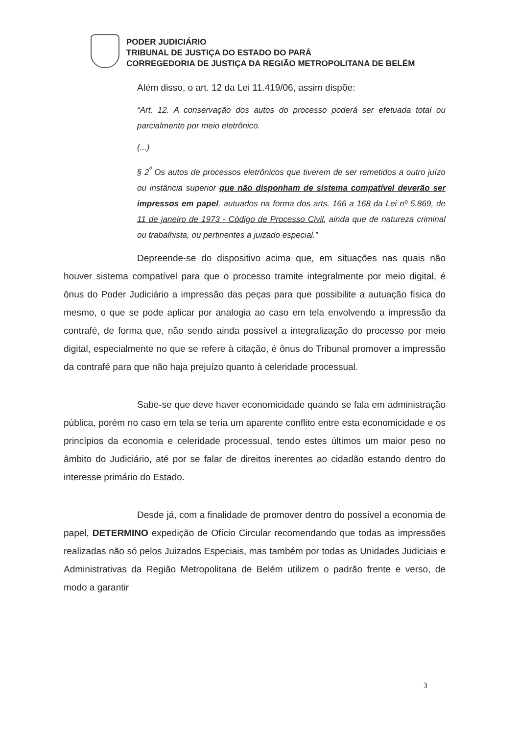PODER JUDICIÁRIO
TRIBUNAL DE JUSTIÇA DO ESTADO DO PARÁ
CORREGEDORIA DE JUSTIÇA DA REGIÃO METROPOLITANA DE BELÉM
Além disso, o art. 12 da Lei 11.419/06, assim dispõe:
“Art. 12. A conservação dos autos do processo poderá ser efetuada total ou parcialmente por meio eletrônico.
(...)
§ 2<sup>º</sup> Os autos de processos eletrônicos que tiverem de ser remetidos a outro juízo ou instância superior que não disponham de sistema compatível deverão ser impressos em papel, autuados na forma dos arts. 166 a 168 da Lei nº 5.869, de 11 de janeiro de 1973 - Código de Processo Civil, ainda que de natureza criminal ou trabalhista, ou pertinentes a juizado especial.”
Depreende-se do dispositivo acima que, em situações nas quais não houver sistema compatível para que o processo tramite integralmente por meio digital, é ônus do Poder Judiciário a impressão das peças para que possibilite a autuação física do mesmo, o que se pode aplicar por analogia ao caso em tela envolvendo a impressão da contrafé, de forma que, não sendo ainda possível a integralização do processo por meio digital, especialmente no que se refere à citação, é ônus do Tribunal promover a impressão da contrafé para que não haja prejuízo quanto à celeridade processual.
Sabe-se que deve haver economicidade quando se fala em administração pública, porém no caso em tela se teria um aparente conflito entre esta economicidade e os princípios da economia e celeridade processual, tendo estes últimos um maior peso no âmbito do Judiciário, até por se falar de direitos inerentes ao cidadão estando dentro do interesse primário do Estado.
Desde já, com a finalidade de promover dentro do possível a economia de papel, DETERMINO expedição de Ofício Circular recomendando que todas as impressões realizadas não só pelos Juizados Especiais, mas também por todas as Unidades Judiciais e Administrativas da Região Metropolitana de Belém utilizem o padrão frente e verso, de modo a garantir
3